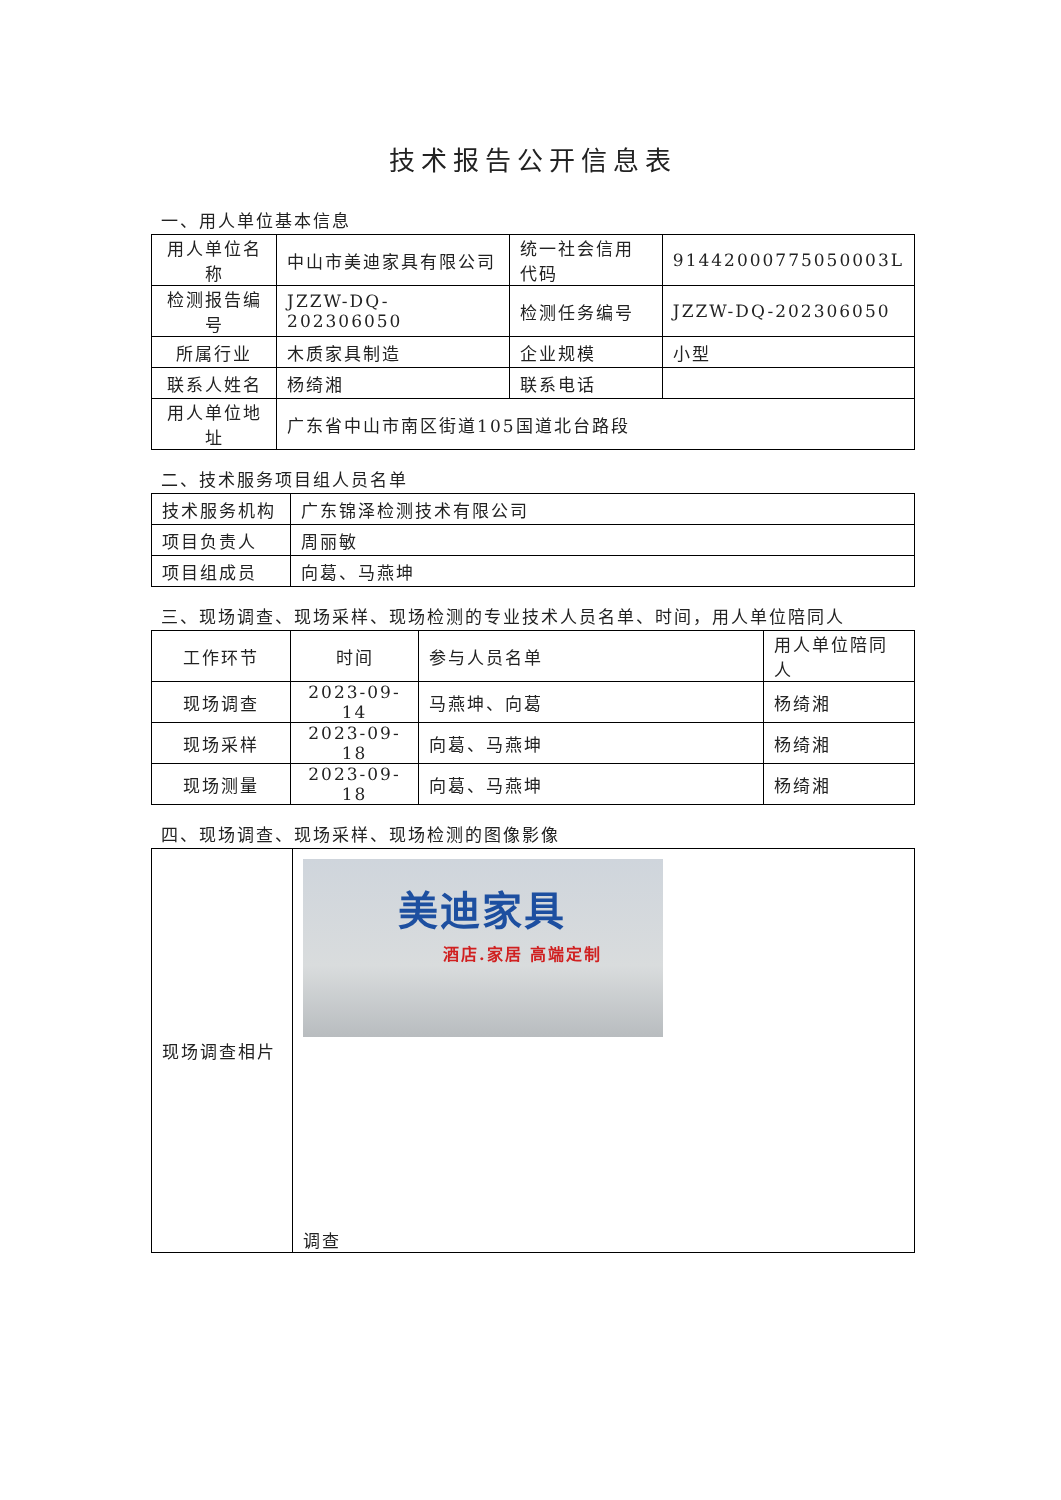技术报告公开信息表
一、用人单位基本信息
| 用人单位名称 | 中山市美迪家具有限公司 | 统一社会信用代码 | 91442000775050003L |
| 检测报告编号 | JZZW-DQ-202306050 | 检测任务编号 | JZZW-DQ-202306050 |
| 所属行业 | 木质家具制造 | 企业规模 | 小型 |
| 联系人姓名 | 杨绮湘 | 联系电话 | |
| 用人单位地址 | 广东省中山市南区街道105国道北台路段 | | |
二、技术服务项目组人员名单
| 技术服务机构 | 广东锦泽检测技术有限公司 |
| 项目负责人 | 周丽敏 |
| 项目组成员 | 向葛、马燕坤 |
三、现场调查、现场采样、现场检测的专业技术人员名单、时间，用人单位陪同人
| 工作环节 | 时间 | 参与人员名单 | 用人单位陪同人 |
| 现场调查 | 2023-09-14 | 马燕坤、向葛 | 杨绮湘 |
| 现场采样 | 2023-09-18 | 向葛、马燕坤 | 杨绮湘 |
| 现场测量 | 2023-09-18 | 向葛、马燕坤 | 杨绮湘 |
四、现场调查、现场采样、现场检测的图像影像
| 现场调查相片 | 美迪家具 酒店.家居 高端定制 调查 |